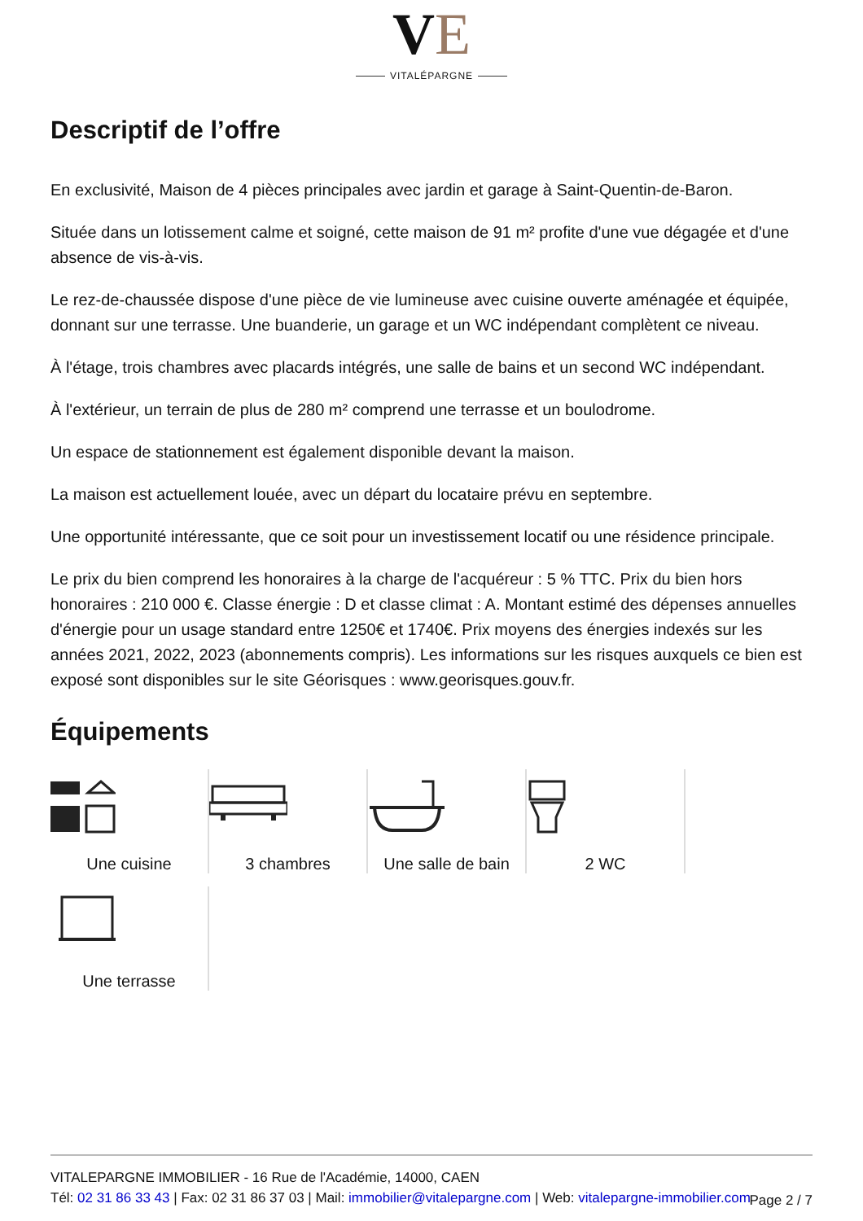VE
VITALÉPARGNE
Descriptif de l’offre
En exclusivité, Maison de 4 pièces principales avec jardin et garage à Saint-Quentin-de-Baron.
Située dans un lotissement calme et soigné, cette maison de 91 m² profite d'une vue dégagée et d'une absence de vis-à-vis.
Le rez-de-chaussée dispose d'une pièce de vie lumineuse avec cuisine ouverte aménagée et équipée, donnant sur une terrasse. Une buanderie, un garage et un WC indépendant complètent ce niveau.
À l'étage, trois chambres avec placards intégrés, une salle de bains et un second WC indépendant.
À l'extérieur, un terrain de plus de 280 m² comprend une terrasse et un boulodrome.
Un espace de stationnement est également disponible devant la maison.
La maison est actuellement louée, avec un départ du locataire prévu en septembre.
Une opportunité intéressante, que ce soit pour un investissement locatif ou une résidence principale.
Le prix du bien comprend les honoraires à la charge de l'acquéreur : 5 % TTC. Prix du bien hors honoraires : 210 000 €. Classe énergie : D et classe climat : A. Montant estimé des dépenses annuelles d'énergie pour un usage standard entre 1250€ et 1740€. Prix moyens des énergies indexés sur les années 2021, 2022, 2023 (abonnements compris). Les informations sur les risques auxquels ce bien est exposé sont disponibles sur le site Géorisques : www.georisques.gouv.fr.
Équipements
Une cuisine
3 chambres
Une salle de bain
2 WC
Une terrasse
VITALEPARGNE IMMOBILIER - 16 Rue de l'Académie, 14000, CAEN
Tél: 02 31 86 33 43 | Fax: 02 31 86 37 03 | Mail: immobilier@vitalepargne.com | Web: vitalepargne-immobilier.com
Page 2 / 7